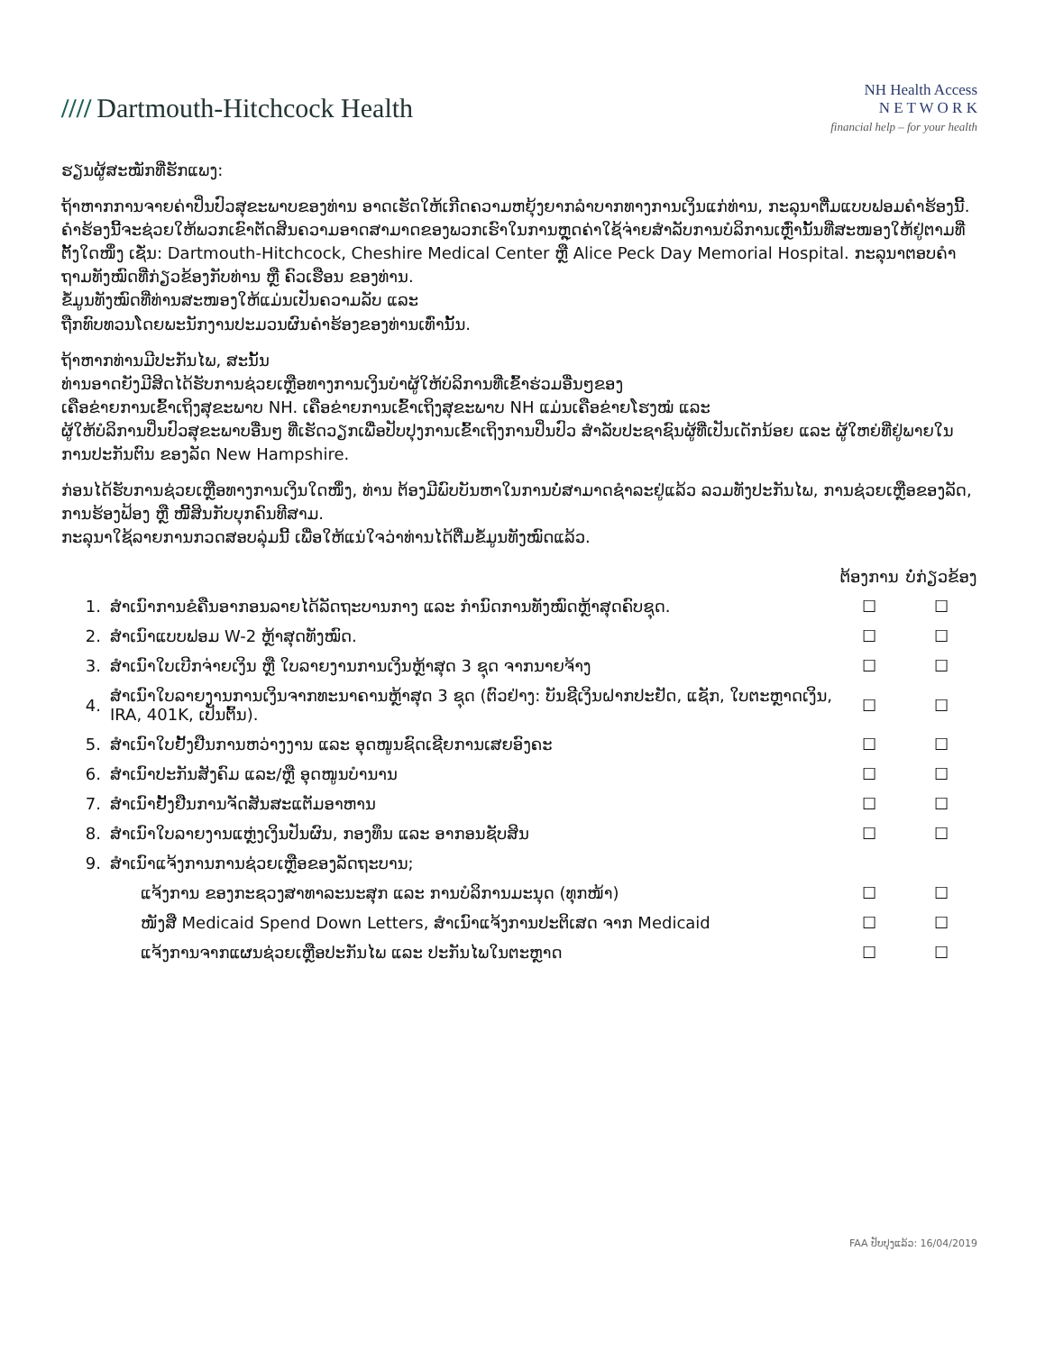//// Dartmouth-Hitchcock Health
NH Health Access
N E T W O R K
financial help – for your health
ຮຽນຜູ້ສະໝັກທີ່ຮັກແພງ:
ຖ້າຫາກການຈາຍຄ່າປິ່ນປົວສຸຂະພາບຂອງທ່ານ ອາດເຮັດໃຫ້ເກີດຄວາມຫຍຸ້ງຍາກລຳບາກທາງການເງິນແກ່ທ່ານ, ກະລຸນາຕື່ມແບບຟອມຄຳຮ້ອງນີ້.
ຄຳຮ້ອງນີ້ຈະຊ່ວຍໃຫ້ພວກເຂົາຕັດສິນຄວາມອາດສາມາດຂອງພວກເຮົາໃນການຫຼຸດຄ່າໃຊ້ຈ່າຍສຳລັບການບໍລິການເຫຼົ່ານັ້ນທີ່ສະໜອງໃຫ້ຢູ່ຕາມທີ່ຕັ້ງໃດໜຶ່ງ ເຊັ່ນ: Dartmouth-Hitchcock, Cheshire Medical Center ຫຼື Alice Peck Day Memorial Hospital. ກະລຸນາຕອບຄຳຖາມທັງໝົດທີ່ກ່ຽວຂ້ອງກັບທ່ານ ຫຼື ຄົວເຮືອນ ຂອງທ່ານ.
ຂໍ້ມູນທັງໝົດທີ່ທ່ານສະໜອງໃຫ້ແມ່ນເປັນຄວາມລັບ ແລະ
ຖືກທົບທວນໂດຍພະນັກງານປະມວນຜົນຄຳຮ້ອງຂອງທ່ານເທົ່ານັ້ນ.
ຖ້າຫາກທ່ານມີປະກັນໄພ, ສະນັ້ນ
ທ່ານອາດຍັງມີສິດໄດ້ຮັບການຊ່ວຍເຫຼືອທາງການເງິນບໍາຜູ້ໃຫ້ບໍລິການທີ່ເຂົ້າຮ່ວມອື່ນໆຂອງ
ເຄືອຂ່າຍການເຂົ້າເຖິງສຸຂະພາບ NH. ເຄືອຂ່າຍການເຂົ້າເຖິງສຸຂະພາບ NH ແມ່ນເຄືອຂ່າຍໂຮງໝໍ ແລະ
ຜູ້ໃຫ້ບໍລິການປິ່ນປົວສຸຂະພາບອື່ນໆ ທີ່ເຮັດວຽກເພື່ອປັບປຸງການເຂົ້າເຖິງການປິ່ນປົວ ສຳລັບປະຊາຊົນຜູ້ທີ່ເປັນເດັກນ້ອຍ ແລະ ຜູ້ໃຫຍ່ທີ່ຢູ່ພາຍໃນການປະກັນຕົນ ຂອງລັດ New Hampshire.
ກ່ອນໄດ້ຮັບການຊ່ວຍເຫຼືອທາງການເງິນໃດໜຶ່ງ, ທ່ານ ຕ້ອງມີພົບບັນຫາໃນການບໍ່ສາມາດຊຳລະຢູ່ແລ້ວ ລວມທັງປະກັນໄພ, ການຊ່ວຍເຫຼືອຂອງລັດ, ການຮ້ອງຟ້ອງ ຫຼື ໜີ້ສິນກັບບຸກຄົນທີສາມ.
ກະລຸນາໃຊ້ລາຍການກວດສອບລຸ່ມນີ້ ເພື່ອໃຫ້ແນ່ໃຈວ່າທ່ານໄດ້ຕື່ມຂໍ້ມູນທັງໝົດແລ້ວ.
| | | ຕ້ອງການ | ບໍ່ກ່ຽວຂ້ອງ |
| --- | --- | --- | --- |
| 1. | ສຳເນົາການຂໍຄືນອາກອນລາຍໄດ້ລັດຖະບານກາງ ແລະ ກຳນົດການທັງໝົດຫຼ້າສຸດຄົບຊຸດ. | ☐ | ☐ |
| 2. | ສຳເນົາແບບຟອມ W-2 ຫຼ້າສຸດທັງໝົດ. | ☐ | ☐ |
| 3. | ສຳເນົາໃບເບີກຈ່າຍເງິນ ຫຼື ໃບລາຍງານການເງິນຫຼ້າສຸດ 3 ຊຸດ ຈາກນາຍຈ້າງ | ☐ | ☐ |
| 4. | ສຳເນົາໃບລາຍງານການເງິນຈາກທະນາຄານຫຼ້າສຸດ 3 ຊຸດ (ຕົວຢ່າງ: ບັນຊີເງິນຝາກປະຢັດ, ແຊັກ, ໃບຕະຫຼາດເງິນ, IRA, 401K, ເປັນຕົ້ນ). | ☐ | ☐ |
| 5. | ສຳເນົາໃບຢັ້ງຢືນການຫວ່າງງານ ແລະ ອຸດໜູນຊົດເຊີຍການເສຍອົງຄະ | ☐ | ☐ |
| 6. | ສຳເນົາປະກັນສັງຄົມ ແລະ/ຫຼື ອຸດໜູນບໍານານ | ☐ | ☐ |
| 7. | ສຳເນົາຢັ້ງຢືນການຈັດສັນສະແຕັມອາຫານ | ☐ | ☐ |
| 8. | ສຳເນົາໃບລາຍງານແຫຼ່ງເງິນປັນຜົນ, ກອງທຶນ ແລະ ອາກອນຊັບສິນ | ☐ | ☐ |
| 9. | ສຳເນົາແຈ້ງການການຊ່ວຍເຫຼືອຂອງລັດຖະບານ; | | |
| | ແຈ້ງການ ຂອງກະຊວງສາທາລະນະສຸກ ແລະ ການບໍລິການມະນຸດ (ທຸກໜ້າ) | ☐ | ☐ |
| | ໜັງສື Medicaid Spend Down Letters, ສຳເນົາແຈ້ງການປະຕິເສດ ຈາກ Medicaid | ☐ | ☐ |
| | ແຈ້ງການຈາກແຜນຊ່ວຍເຫຼືອປະກັນໄພ ແລະ ປະກັນໄພໃນຕະຫຼາດ | ☐ | ☐ |
FAA ປັບປຸງແລ້ວ: 16/04/2019